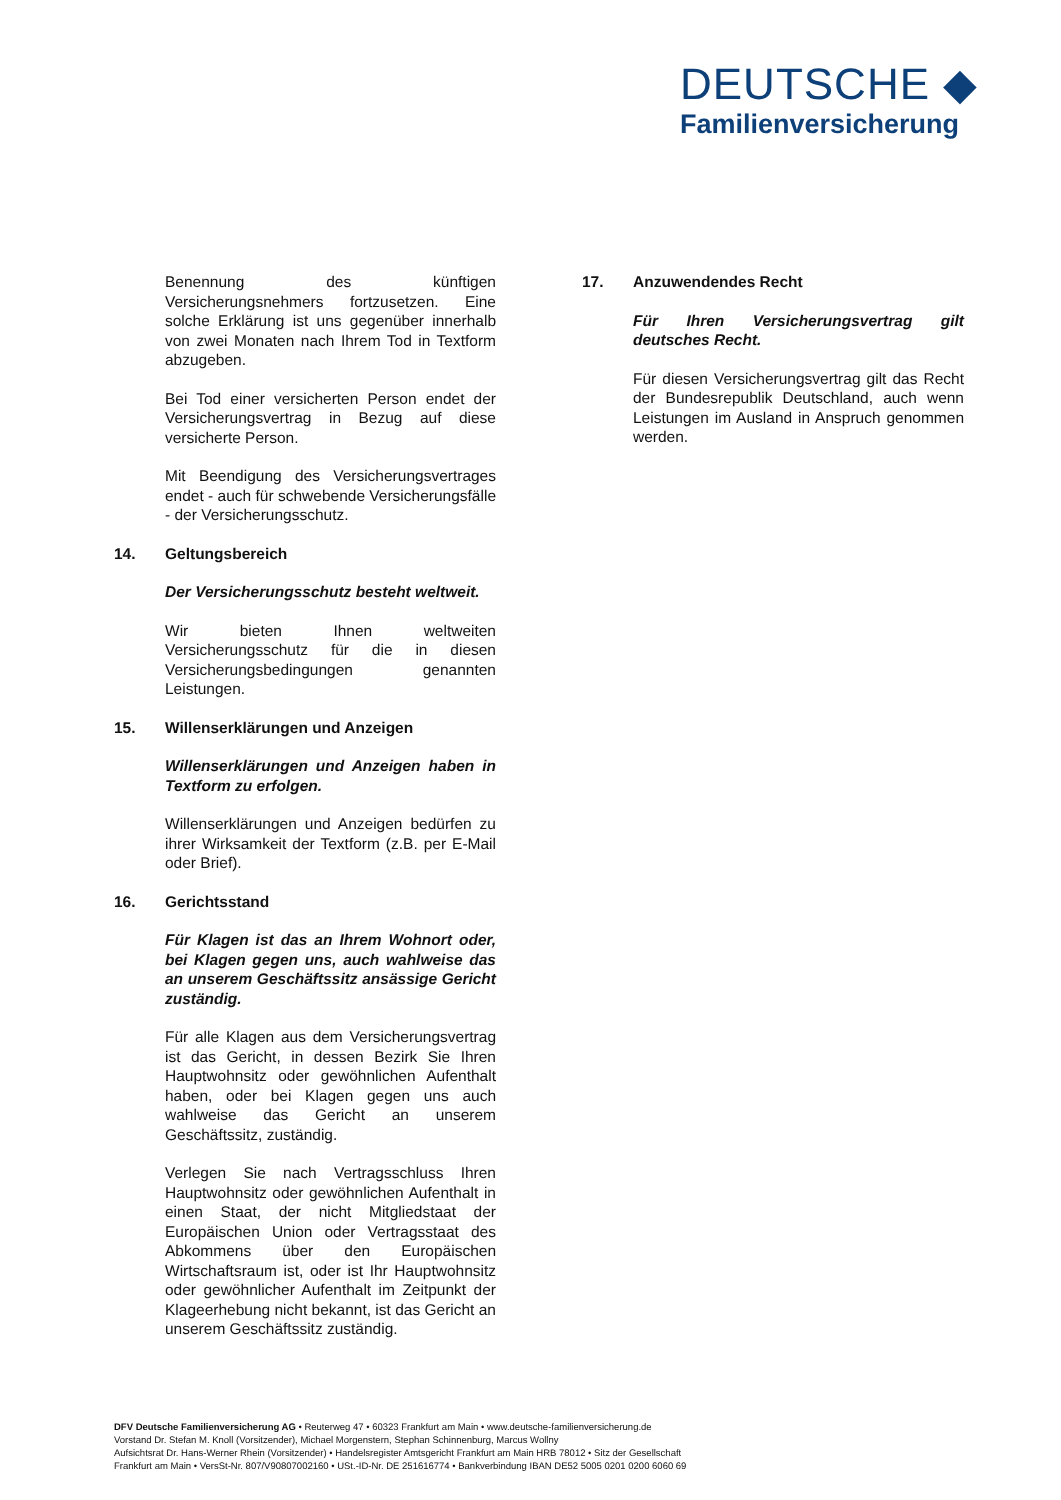DEUTSCHE ◆
Familienversicherung
Benennung des künftigen Versicherungsnehmers fortzusetzen. Eine solche Erklärung ist uns gegenüber innerhalb von zwei Monaten nach Ihrem Tod in Textform abzugeben.
Bei Tod einer versicherten Person endet der Versicherungsvertrag in Bezug auf diese versicherte Person.
Mit Beendigung des Versicherungsvertrages endet - auch für schwebende Versicherungsfälle - der Versicherungsschutz.
14. Geltungsbereich
Der Versicherungsschutz besteht weltweit.
Wir bieten Ihnen weltweiten Versicherungsschutz für die in diesen Versicherungsbedingungen genannten Leistungen.
15. Willenserklärungen und Anzeigen
Willenserklärungen und Anzeigen haben in Textform zu erfolgen.
Willenserklärungen und Anzeigen bedürfen zu ihrer Wirksamkeit der Textform (z.B. per E-Mail oder Brief).
16. Gerichtsstand
Für Klagen ist das an Ihrem Wohnort oder, bei Klagen gegen uns, auch wahlweise das an unserem Geschäftssitz ansässige Gericht zuständig.
Für alle Klagen aus dem Versicherungsvertrag ist das Gericht, in dessen Bezirk Sie Ihren Hauptwohnsitz oder gewöhnlichen Aufenthalt haben, oder bei Klagen gegen uns auch wahlweise das Gericht an unserem Geschäftssitz, zuständig.
Verlegen Sie nach Vertragsschluss Ihren Hauptwohnsitz oder gewöhnlichen Aufenthalt in einen Staat, der nicht Mitgliedstaat der Europäischen Union oder Vertragsstaat des Abkommens über den Europäischen Wirtschaftsraum ist, oder ist Ihr Hauptwohnsitz oder gewöhnlicher Aufenthalt im Zeitpunkt der Klageerhebung nicht bekannt, ist das Gericht an unserem Geschäftssitz zuständig.
17. Anzuwendendes Recht
Für Ihren Versicherungsvertrag gilt deutsches Recht.
Für diesen Versicherungsvertrag gilt das Recht der Bundesrepublik Deutschland, auch wenn Leistungen im Ausland in Anspruch genommen werden.
DFV Deutsche Familienversicherung AG • Reuterweg 47 • 60323 Frankfurt am Main • www.deutsche-familienversicherung.de
Vorstand Dr. Stefan M. Knoll (Vorsitzender), Michael Morgenstern, Stephan Schinnenburg, Marcus Wollny
Aufsichtsrat Dr. Hans-Werner Rhein (Vorsitzender) • Handelsregister Amtsgericht Frankfurt am Main HRB 78012 • Sitz der Gesellschaft
Frankfurt am Main • VersSt-Nr. 807/V90807002160 • USt.-ID-Nr. DE 251616774 • Bankverbindung IBAN DE52 5005 0201 0200 6060 69